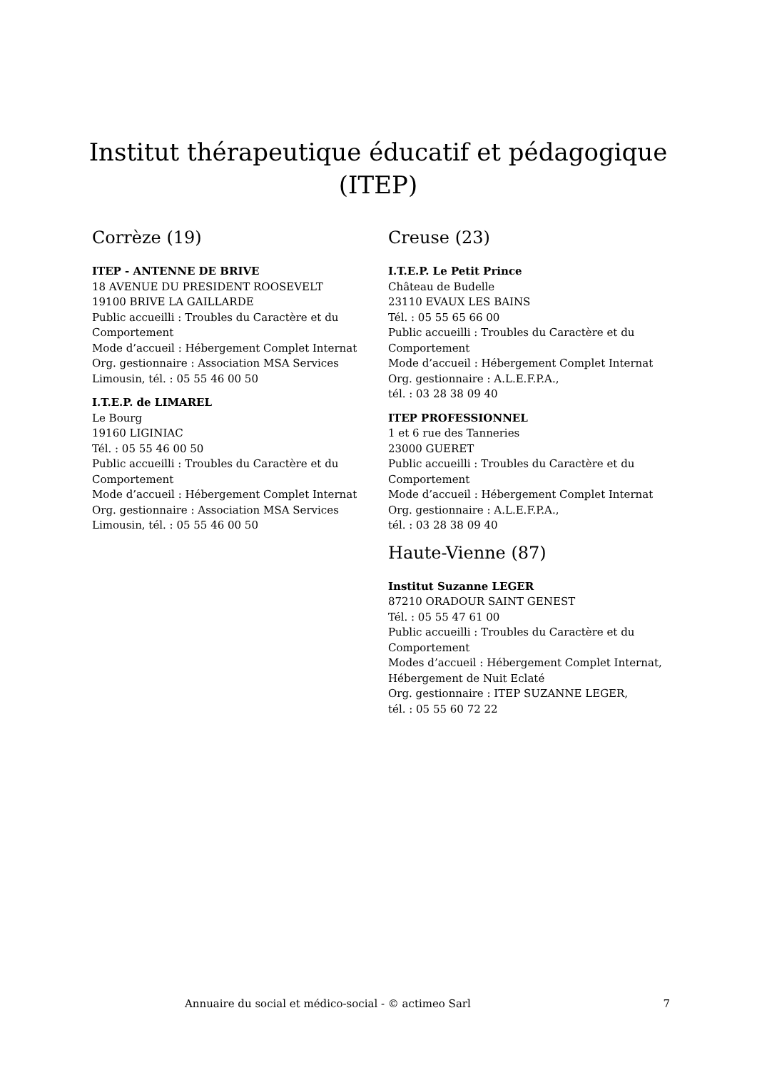Institut thérapeutique éducatif et pédagogique (ITEP)
Corrèze (19)
ITEP - ANTENNE DE BRIVE
18 AVENUE DU PRESIDENT ROOSEVELT
19100 BRIVE LA GAILLARDE
Public accueilli : Troubles du Caractère et du Comportement
Mode d’accueil : Hébergement Complet Internat
Org. gestionnaire : Association MSA Services Limousin, tél. : 05 55 46 00 50
I.T.E.P. de LIMAREL
Le Bourg
19160 LIGINIAC
Tél. : 05 55 46 00 50
Public accueilli : Troubles du Caractère et du Comportement
Mode d’accueil : Hébergement Complet Internat
Org. gestionnaire : Association MSA Services Limousin, tél. : 05 55 46 00 50
Creuse (23)
I.T.E.P. Le Petit Prince
Château de Budelle
23110 EVAUX LES BAINS
Tél. : 05 55 65 66 00
Public accueilli : Troubles du Caractère et du Comportement
Mode d’accueil : Hébergement Complet Internat
Org. gestionnaire : A.L.E.F.P.A.,
tél. : 03 28 38 09 40
ITEP PROFESSIONNEL
1 et 6 rue des Tanneries
23000 GUERET
Public accueilli : Troubles du Caractère et du Comportement
Mode d’accueil : Hébergement Complet Internat
Org. gestionnaire : A.L.E.F.P.A.,
tél. : 03 28 38 09 40
Haute-Vienne (87)
Institut Suzanne LEGER
87210 ORADOUR SAINT GENEST
Tél. : 05 55 47 61 00
Public accueilli : Troubles du Caractère et du Comportement
Modes d’accueil : Hébergement Complet Internat, Hébergement de Nuit Eclaté
Org. gestionnaire : ITEP SUZANNE LEGER,
tél. : 05 55 60 72 22
Annuaire du social et médico-social - © actimeo Sarl 7